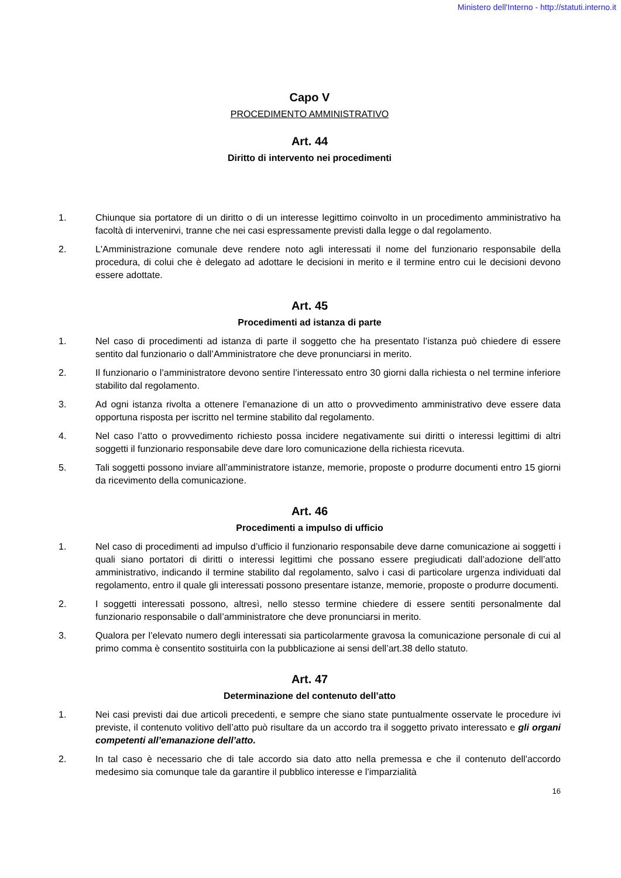Ministero dell'Interno - http://statuti.interno.it
Capo V
PROCEDIMENTO AMMINISTRATIVO
Art. 44
Diritto di intervento nei procedimenti
1. Chiunque sia portatore di un diritto o di un interesse legittimo coinvolto in un procedimento amministrativo ha facoltà di intervenirvi, tranne che nei casi espressamente previsti dalla legge o dal regolamento.
2. L'Amministrazione comunale deve rendere noto agli interessati il nome del funzionario responsabile della procedura, di colui che è delegato ad adottare le decisioni in merito e il termine entro cui le decisioni devono essere adottate.
Art. 45
Procedimenti ad istanza di parte
1. Nel caso di procedimenti ad istanza di parte il soggetto che ha presentato l’istanza può chiedere di essere sentito dal funzionario o dall’Amministratore che deve pronunciarsi in merito.
2. Il funzionario o l’amministratore devono sentire l’interessato entro 30 giorni dalla richiesta o nel termine inferiore stabilito dal regolamento.
3. Ad ogni istanza rivolta a ottenere l’emanazione di un atto o provvedimento amministrativo deve essere data opportuna risposta per iscritto nel termine stabilito dal regolamento.
4. Nel caso l’atto o provvedimento richiesto possa incidere negativamente sui diritti o interessi legittimi di altri soggetti il funzionario responsabile deve dare loro comunicazione della richiesta ricevuta.
5. Tali soggetti possono inviare all’amministratore istanze, memorie, proposte o produrre documenti entro 15 giorni da ricevimento della comunicazione.
Art. 46
Procedimenti a impulso di ufficio
1. Nel caso di procedimenti ad impulso d’ufficio il funzionario responsabile deve darne comunicazione ai soggetti i quali siano portatori di diritti o interessi legittimi che possano essere pregiudicati dall’adozione dell’atto amministrativo, indicando il termine stabilito dal regolamento, salvo i casi di particolare urgenza individuati dal regolamento, entro il quale gli interessati possono presentare istanze, memorie, proposte o produrre documenti.
2. I soggetti interessati possono, altresì, nello stesso termine chiedere di essere sentiti personalmente dal funzionario responsabile o dall’amministratore che deve pronunciarsi in merito.
3. Qualora per l’elevato numero degli interessati sia particolarmente gravosa la comunicazione personale di cui al primo comma è consentito sostituirla con la pubblicazione ai sensi dell’art.38 dello statuto.
Art. 47
Determinazione del contenuto dell’atto
1. Nei casi previsti dai due articoli precedenti, e sempre che siano state puntualmente osservate le procedure ivi previste, il contenuto volitivo dell’atto può risultare da un accordo tra il soggetto privato interessato e gli organi competenti all’emanazione dell’atto.
2. In tal caso è necessario che di tale accordo sia dato atto nella premessa e che il contenuto dell’accordo medesimo sia comunque tale da garantire il pubblico interesse e l’imparzialità
16